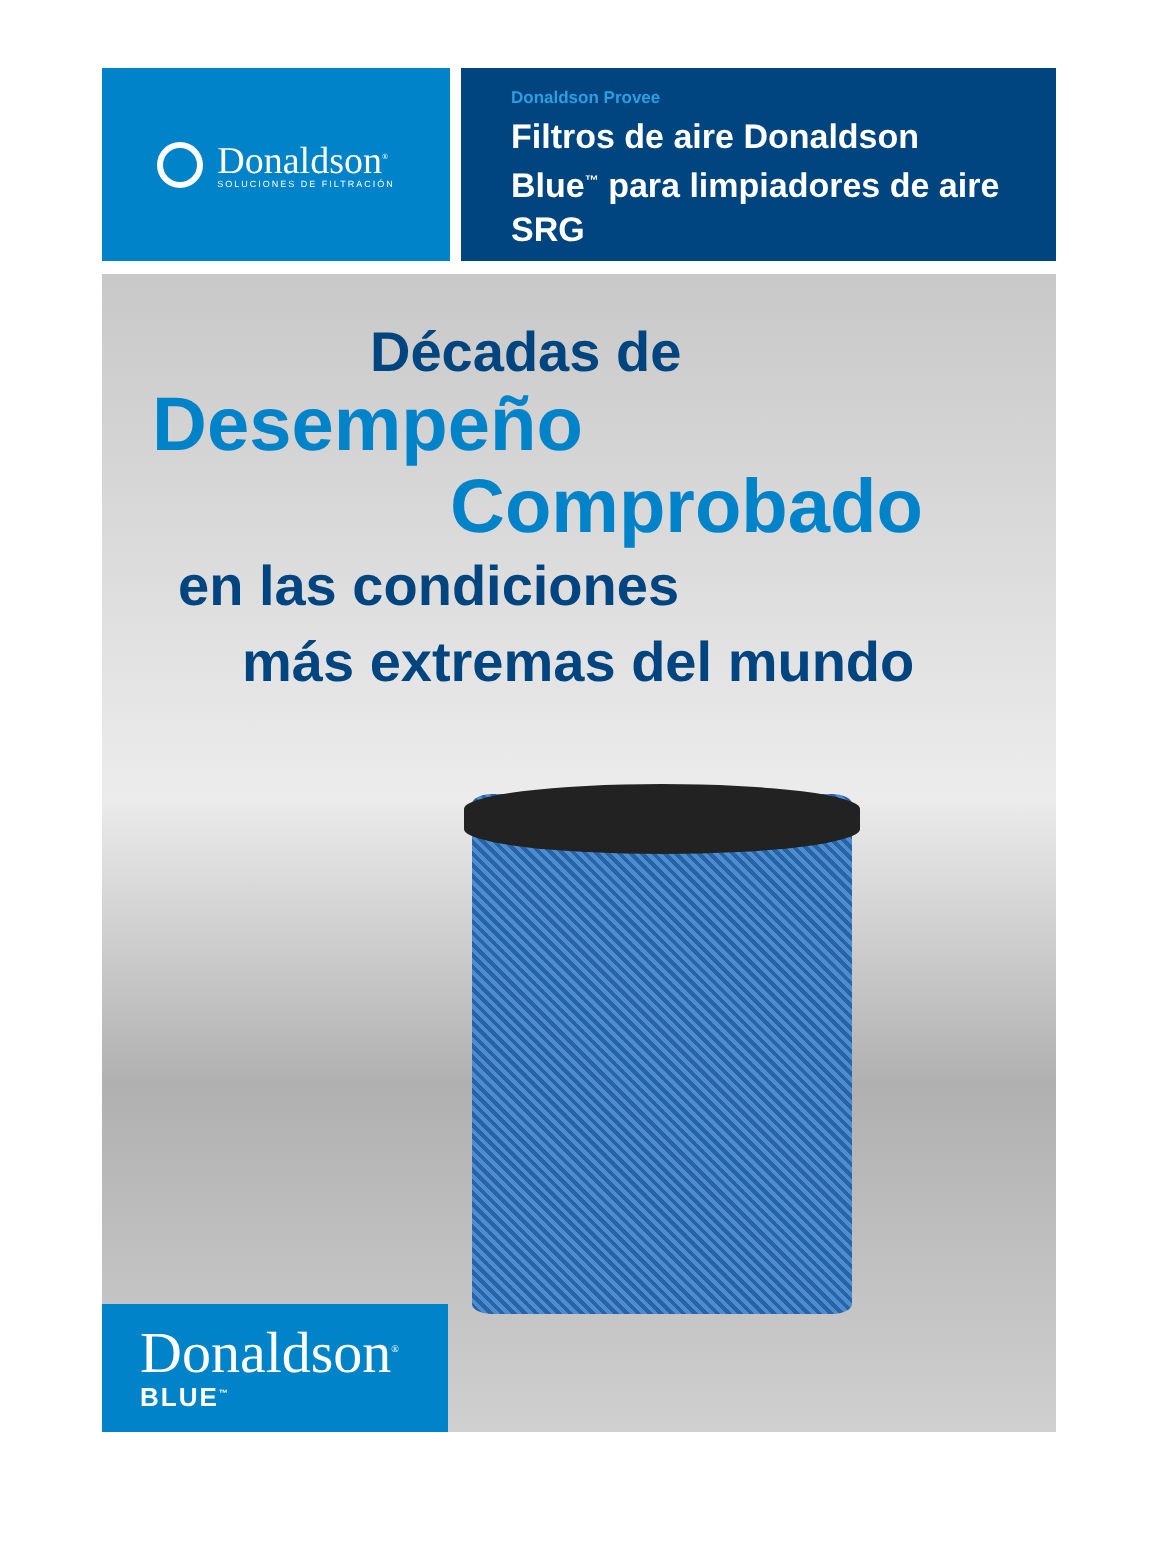Donaldson<sup>®</sup>
SOLUCIONES DE FILTRACIÓN
Donaldson Provee
Filtros de aire Donaldson Blue<sup>™</sup> para limpiadores de aire SRG
Décadas de
Desempeño
Comprobado
en las condiciones
más extremas del mundo
Donaldson<sup>®</sup>
BLUE<sup>™</sup>